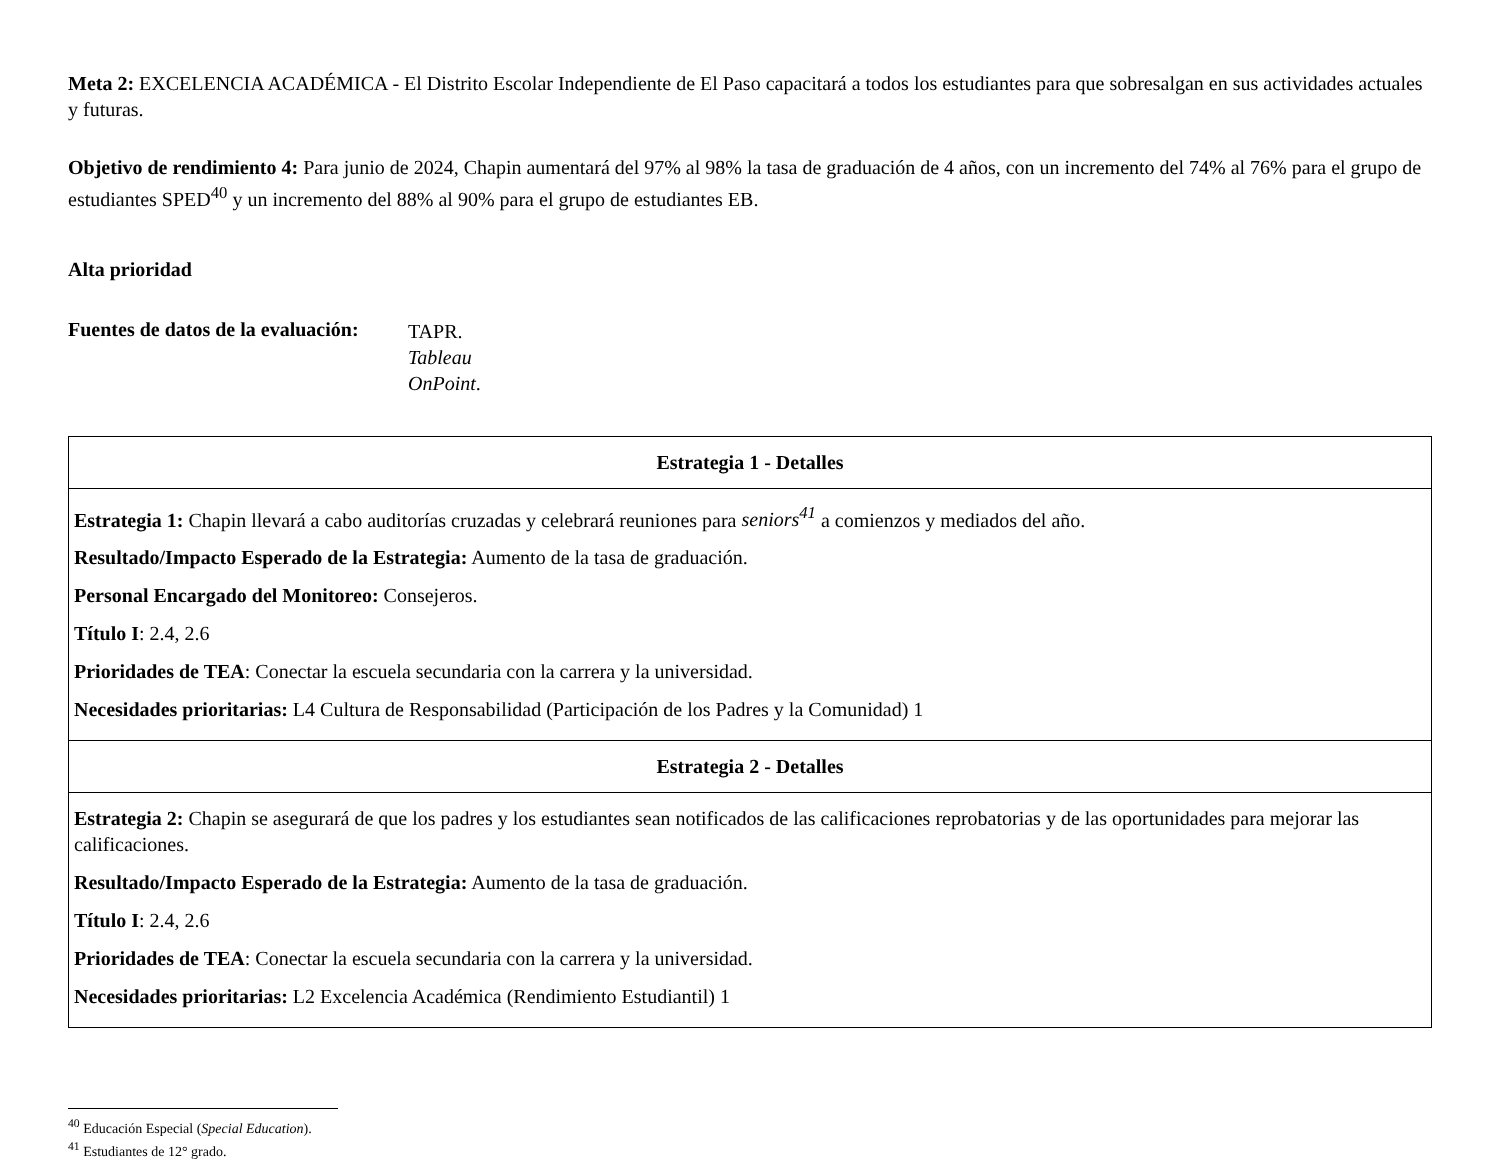Meta 2: EXCELENCIA ACADÉMICA - El Distrito Escolar Independiente de El Paso capacitará a todos los estudiantes para que sobresalgan en sus actividades actuales y futuras.
Objetivo de rendimiento 4: Para junio de 2024, Chapin aumentará del 97% al 98% la tasa de graduación de 4 años, con un incremento del 74% al 76% para el grupo de estudiantes SPED<sup>40</sup> y un incremento del 88% al 90% para el grupo de estudiantes EB.
Alta prioridad
Fuentes de datos de la evaluación:
TAPR.
Tableau
OnPoint.
| Estrategia 1 - Detalles |
| --- |
| Estrategia 1: Chapin llevará a cabo auditorías cruzadas y celebrará reuniones para seniors<sup>41</sup> a comienzos y mediados del año. Resultado/Impacto Esperado de la Estrategia: Aumento de la tasa de graduación. Personal Encargado del Monitoreo: Consejeros. Título I : 2.4, 2.6 Prioridades de TEA : Conectar la escuela secundaria con la carrera y la universidad. Necesidades prioritarias: L4 Cultura de Responsabilidad (Participación de los Padres y la Comunidad) 1 |
| Estrategia 2 - Detalles |
| Estrategia 2: Chapin se asegurará de que los padres y los estudiantes sean notificados de las calificaciones reprobatorias y de las oportunidades para mejorar las calificaciones. Resultado/Impacto Esperado de la Estrategia: Aumento de la tasa de graduación. Título I : 2.4, 2.6 Prioridades de TEA : Conectar la escuela secundaria con la carrera y la universidad. Necesidades prioritarias: L2 Excelencia Académica (Rendimiento Estudiantil) 1 |
<sup>40</sup> Educación Especial (Special Education).
<sup>41</sup> Estudiantes de 12° grado.